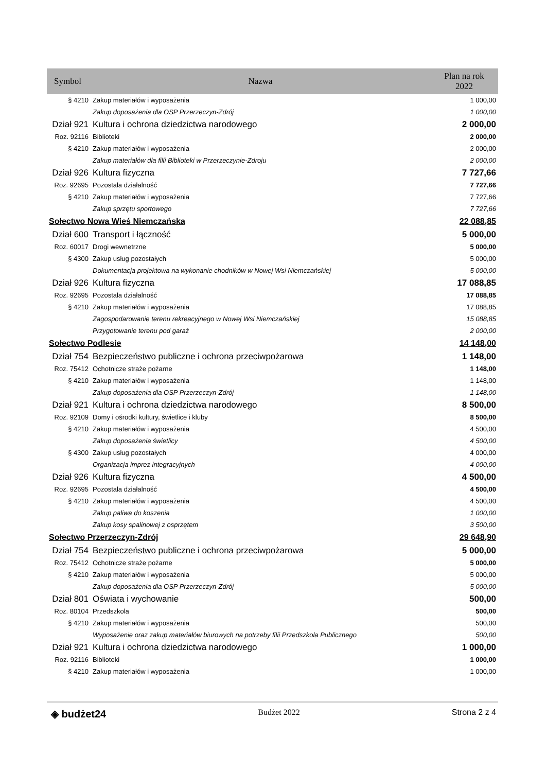| Symbol | Nazwa | Plan na rok 2022 |
| --- | --- | --- |
| § 4210 | Zakup materiałów i wyposażenia | 1 000,00 |
| | Zakup doposażenia dla OSP Przerzeczyn-Zdrój | 1 000,00 |
| Dział 921 | Kultura i ochrona dziedzictwa narodowego | 2 000,00 |
| Roz. 92116 | Biblioteki | 2 000,00 |
| § 4210 | Zakup materiałów i wyposażenia | 2 000,00 |
| | Zakup materiałów dla filli Biblioteki w Przerzeczynie-Zdroju | 2 000,00 |
| Dział 926 | Kultura fizyczna | 7 727,66 |
| Roz. 92695 | Pozostała działalność | 7 727,66 |
| § 4210 | Zakup materiałów i wyposażenia | 7 727,66 |
| | Zakup sprzętu sportowego | 7 727,66 |
| Sołectwo Nowa Wieś Niemczańska | | 22 088,85 |
| Dział 600 | Transport i łączność | 5 000,00 |
| Roz. 60017 | Drogi wewnetrzne | 5 000,00 |
| § 4300 | Zakup usług pozostałych | 5 000,00 |
| | Dokumentacja projektowa na wykonanie chodników w Nowej Wsi Niemczańskiej | 5 000,00 |
| Dział 926 | Kultura fizyczna | 17 088,85 |
| Roz. 92695 | Pozostała działalność | 17 088,85 |
| § 4210 | Zakup materiałów i wyposażenia | 17 088,85 |
| | Zagospodarowanie terenu rekreacyjnego w Nowej Wsi Niemczańskiej | 15 088,85 |
| | Przygotowanie terenu pod garaż | 2 000,00 |
| Sołectwo Podlesie | | 14 148,00 |
| Dział 754 | Bezpieczeństwo publiczne i ochrona przeciwpożarowa | 1 148,00 |
| Roz. 75412 | Ochotnicze straże pożarne | 1 148,00 |
| § 4210 | Zakup materiałów i wyposażenia | 1 148,00 |
| | Zakup doposażenia dla OSP Przerzeczyn-Zdrój | 1 148,00 |
| Dział 921 | Kultura i ochrona dziedzictwa narodowego | 8 500,00 |
| Roz. 92109 | Domy i ośrodki kultury, świetlice i kluby | 8 500,00 |
| § 4210 | Zakup materiałów i wyposażenia | 4 500,00 |
| | Zakup doposażenia świetlicy | 4 500,00 |
| § 4300 | Zakup usług pozostałych | 4 000,00 |
| | Organizacja imprez integracyjnych | 4 000,00 |
| Dział 926 | Kultura fizyczna | 4 500,00 |
| Roz. 92695 | Pozostała działalność | 4 500,00 |
| § 4210 | Zakup materiałów i wyposażenia | 4 500,00 |
| | Zakup paliwa do koszenia | 1 000,00 |
| | Zakup kosy spalinowej z osprzętem | 3 500,00 |
| Sołectwo Przerzeczyn-Zdrój | | 29 648,90 |
| Dział 754 | Bezpieczeństwo publiczne i ochrona przeciwpożarowa | 5 000,00 |
| Roz. 75412 | Ochotnicze straże pożarne | 5 000,00 |
| § 4210 | Zakup materiałów i wyposażenia | 5 000,00 |
| | Zakup doposażenia dla OSP Przerzeczyn-Zdrój | 5 000,00 |
| Dział 801 | Oświata i wychowanie | 500,00 |
| Roz. 80104 | Przedszkola | 500,00 |
| § 4210 | Zakup materiałów i wyposażenia | 500,00 |
| | Wyposażenie oraz zakup materiałów biurowych na potrzeby filii Przedszkola Publicznego | 500,00 |
| Dział 921 | Kultura i ochrona dziedzictwa narodowego | 1 000,00 |
| Roz. 92116 | Biblioteki | 1 000,00 |
| § 4210 | Zakup materiałów i wyposażenia | 1 000,00 |
◈ budżet24 Budżet 2022 Strona 2 z 4